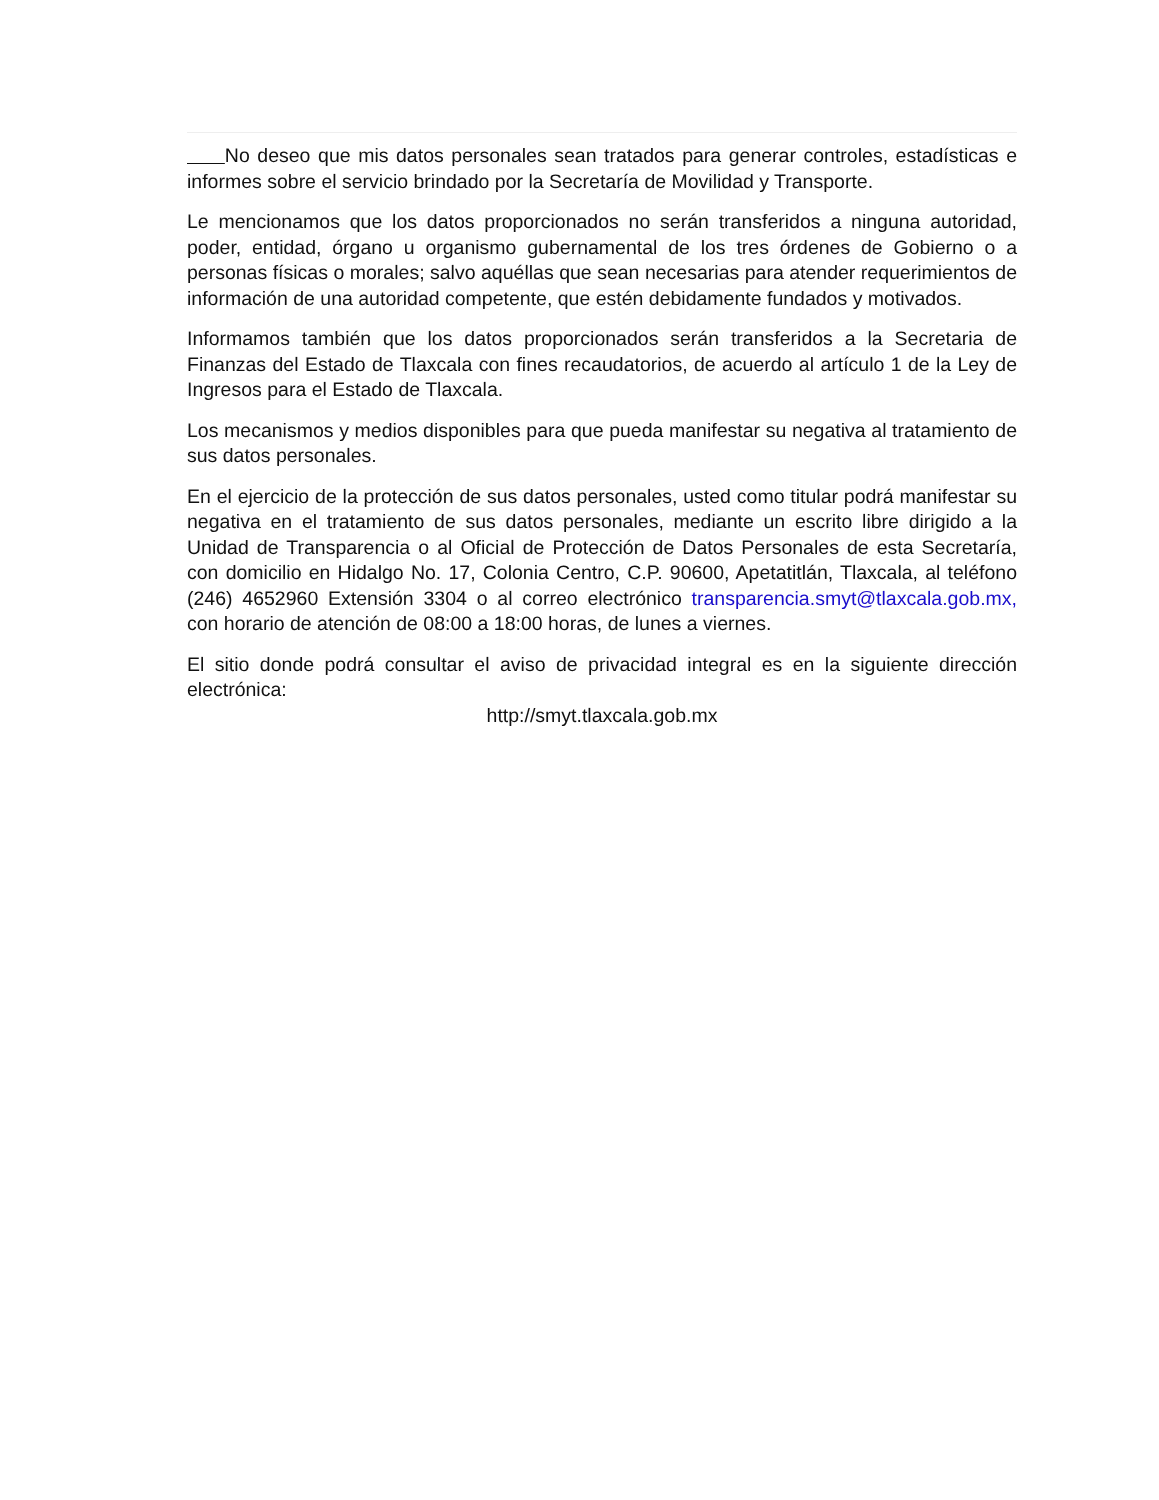No deseo que mis datos personales sean tratados para generar controles, estadísticas e informes sobre el servicio brindado por la Secretaría de Movilidad y Transporte.
Le mencionamos que los datos proporcionados no serán transferidos a ninguna autoridad, poder, entidad, órgano u organismo gubernamental de los tres órdenes de Gobierno o a personas físicas o morales; salvo aquéllas que sean necesarias para atender requerimientos de información de una autoridad competente, que estén debidamente fundados y motivados.
Informamos también que los datos proporcionados serán transferidos a la Secretaria de Finanzas del Estado de Tlaxcala con fines recaudatorios, de acuerdo al artículo 1 de la Ley de Ingresos para el Estado de Tlaxcala.
Los mecanismos y medios disponibles para que pueda manifestar su negativa al tratamiento de sus datos personales.
En el ejercicio de la protección de sus datos personales, usted como titular podrá manifestar su negativa en el tratamiento de sus datos personales, mediante un escrito libre dirigido a la Unidad de Transparencia o al Oficial de Protección de Datos Personales de esta Secretaría, con domicilio en Hidalgo No. 17, Colonia Centro, C.P. 90600, Apetatitlán, Tlaxcala, al teléfono (246) 4652960 Extensión 3304 o al correo electrónico transparencia.smyt@tlaxcala.gob.mx, con horario de atención de 08:00 a 18:00 horas, de lunes a viernes.
El sitio donde podrá consultar el aviso de privacidad integral es en la siguiente dirección electrónica:
http://smyt.tlaxcala.gob.mx